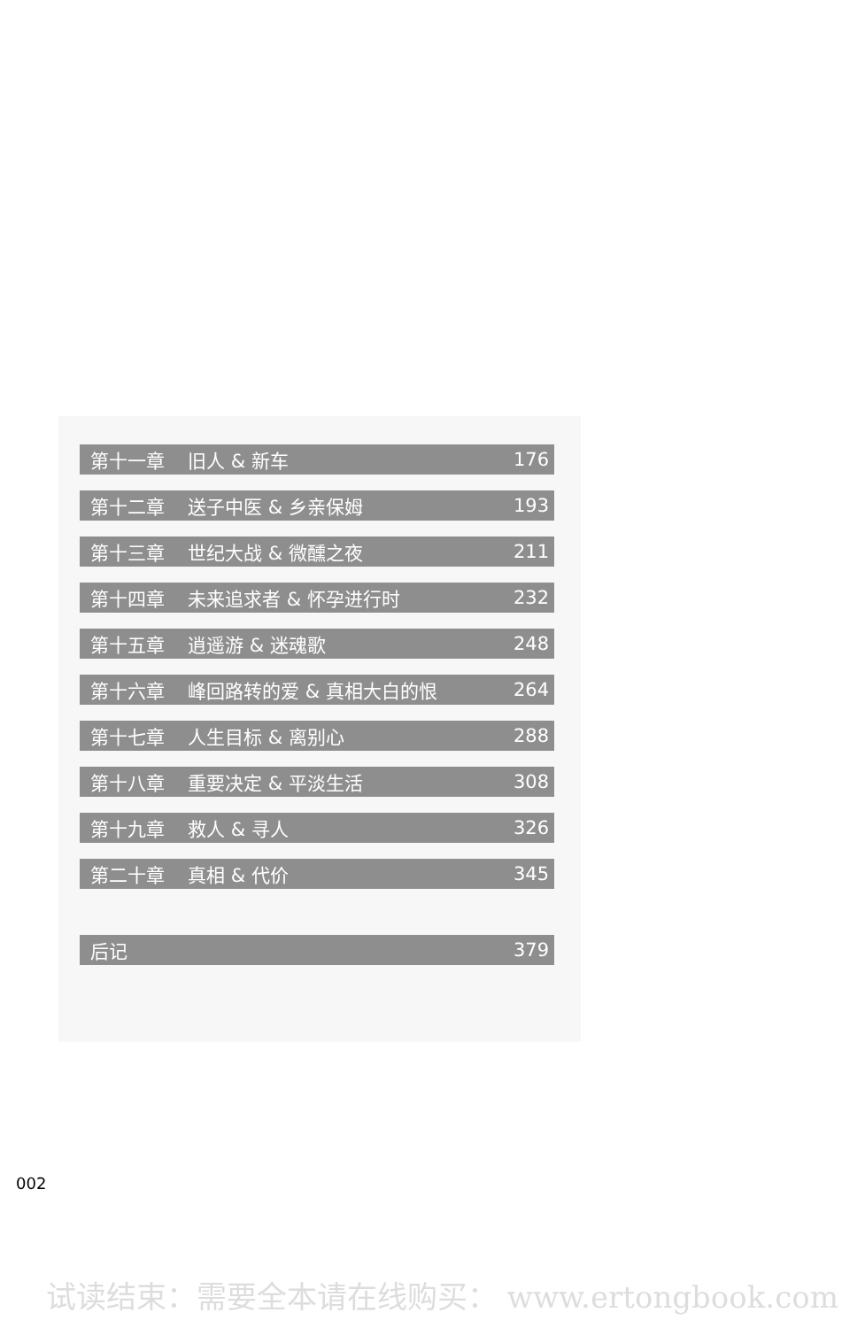第十一章 旧人 & 新车 176
第十二章 送子中医 & 乡亲保姆 193
第十三章 世纪大战 & 微醺之夜 211
第十四章 未来追求者 & 怀孕进行时 232
第十五章 逍遥游 & 迷魂歌 248
第十六章 峰回路转的爱 & 真相大白的恨 264
第十七章 人生目标 & 离别心 288
第十八章 重要决定 & 平淡生活 308
第十九章 救人 & 寻人 326
第二十章 真相 & 代价 345
后记 379
002
试读结束：需要全本请在线购买： www.ertongbook.com